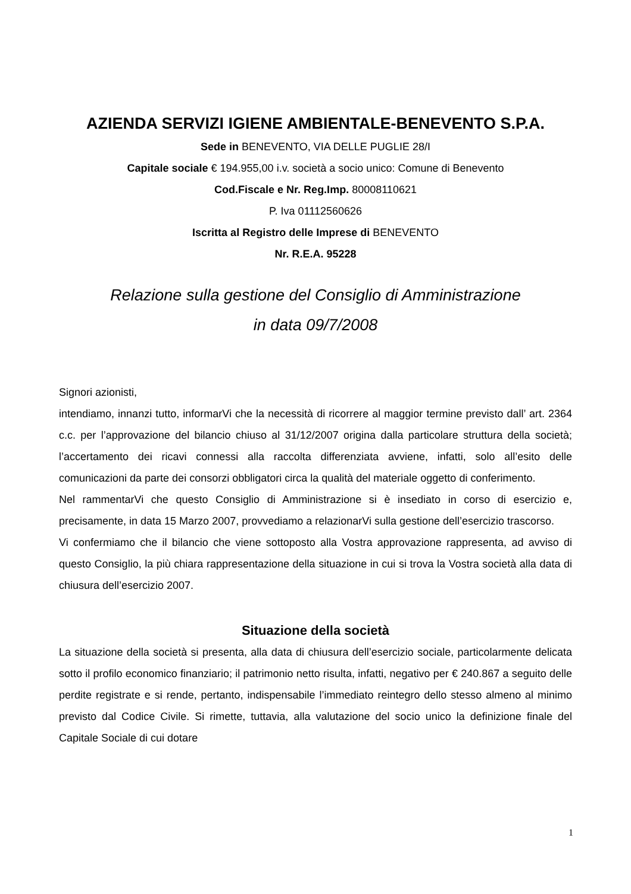AZIENDA SERVIZI IGIENE AMBIENTALE-BENEVENTO S.P.A.
Sede in BENEVENTO, VIA DELLE PUGLIE 28/I
Capitale sociale € 194.955,00 i.v. società a socio unico: Comune di Benevento
Cod.Fiscale e Nr. Reg.Imp. 80008110621
P. Iva 01112560626
Iscritta al Registro delle Imprese di BENEVENTO
Nr. R.E.A. 95228
Relazione sulla gestione del Consiglio di Amministrazione
in data 09/7/2008
Signori azionisti,
intendiamo, innanzi tutto, informarVi che la necessità di ricorrere al maggior termine previsto dall’ art. 2364 c.c. per l’approvazione del bilancio chiuso al 31/12/2007 origina dalla particolare struttura della società; l’accertamento dei ricavi connessi alla raccolta differenziata avviene, infatti, solo all’esito delle comunicazioni da parte dei consorzi obbligatori circa la qualità del materiale oggetto di conferimento.
Nel rammentarVi che questo Consiglio di Amministrazione si è insediato in corso di esercizio e, precisamente, in data 15 Marzo 2007, provvediamo a relazionarVi sulla gestione dell’esercizio trascorso.
Vi confermiamo che il bilancio che viene sottoposto alla Vostra approvazione rappresenta, ad avviso di questo Consiglio, la più chiara rappresentazione della situazione in cui si trova la Vostra società alla data di chiusura dell’esercizio 2007.
Situazione della società
La situazione della società si presenta, alla data di chiusura dell’esercizio sociale, particolarmente delicata sotto il profilo economico finanziario; il patrimonio netto risulta, infatti, negativo per € 240.867 a seguito delle perdite registrate e si rende, pertanto, indispensabile l’immediato reintegro dello stesso almeno al minimo previsto dal Codice Civile. Si rimette, tuttavia, alla valutazione del socio unico la definizione finale del Capitale Sociale di cui dotare
1